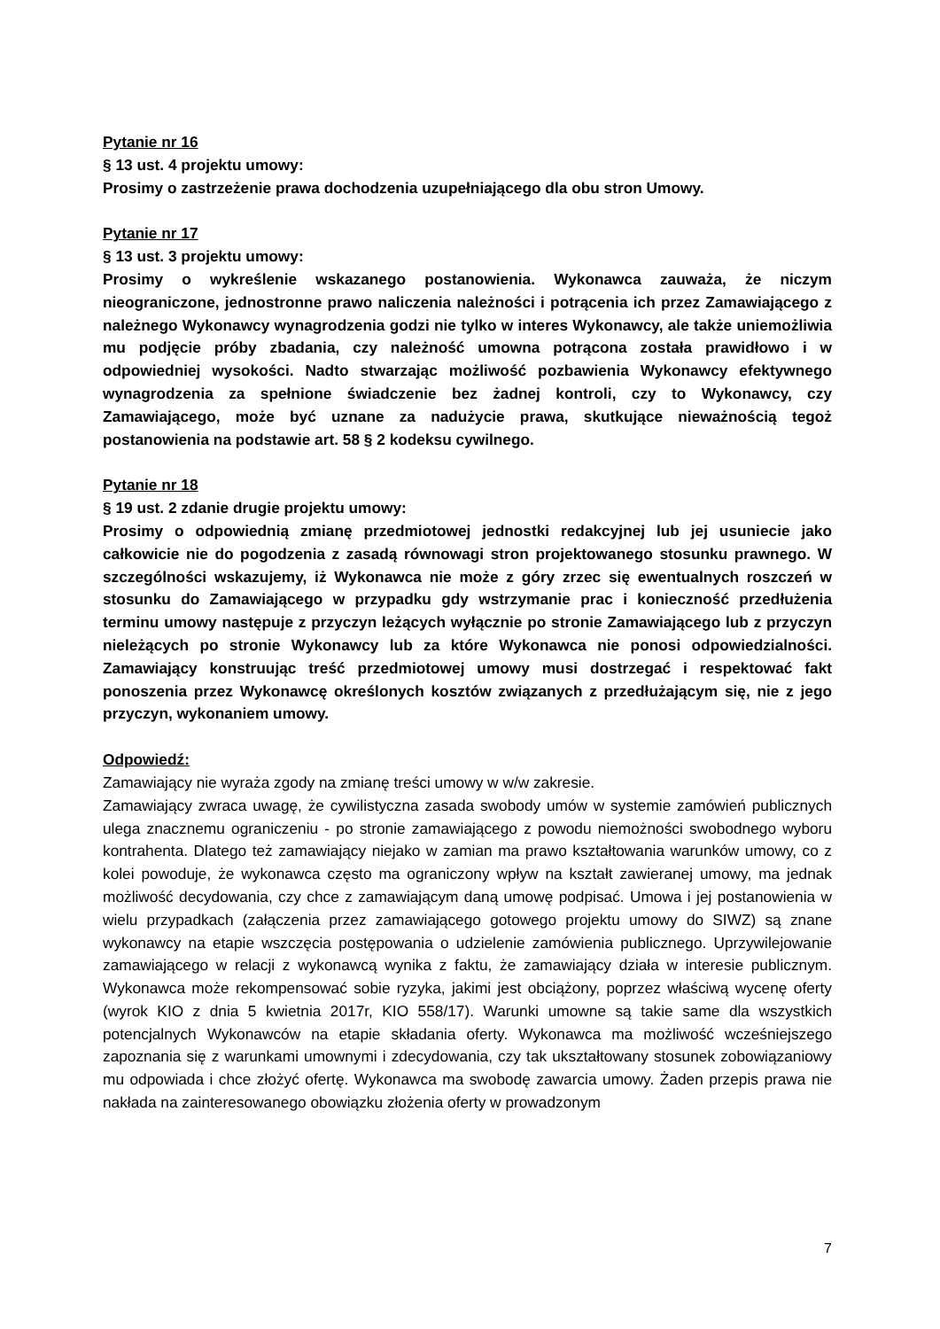Pytanie nr 16
§ 13 ust. 4 projektu umowy:
Prosimy o zastrzeżenie prawa dochodzenia uzupełniającego dla obu stron Umowy.
Pytanie nr 17
§ 13 ust. 3 projektu umowy:
Prosimy o wykreślenie wskazanego postanowienia. Wykonawca zauważa, że niczym nieograniczone, jednostronne prawo naliczenia należności i potrącenia ich przez Zamawiającego z należnego Wykonawcy wynagrodzenia godzi nie tylko w interes Wykonawcy, ale także uniemożliwia mu podjęcie próby zbadania, czy należność umowna potrącona została prawidłowo i w odpowiedniej wysokości. Nadto stwarzając możliwość pozbawienia Wykonawcy efektywnego wynagrodzenia za spełnione świadczenie bez żadnej kontroli, czy to Wykonawcy, czy Zamawiającego, może być uznane za nadużycie prawa, skutkujące nieważnością tegoż postanowienia na podstawie art. 58 § 2 kodeksu cywilnego.
Pytanie nr 18
§ 19 ust. 2 zdanie drugie projektu umowy:
Prosimy o odpowiednią zmianę przedmiotowej jednostki redakcyjnej lub jej usuniecie jako całkowicie nie do pogodzenia z zasadą równowagi stron projektowanego stosunku prawnego. W szczególności wskazujemy, iż Wykonawca nie może z góry zrzec się ewentualnych roszczeń w stosunku do Zamawiającego w przypadku gdy wstrzymanie prac i konieczność przedłużenia terminu umowy następuje z przyczyn leżących wyłącznie po stronie Zamawiającego lub z przyczyn nieleżących po stronie Wykonawcy lub za które Wykonawca nie ponosi odpowiedzialności. Zamawiający konstruując treść przedmiotowej umowy musi dostrzegać i respektować fakt ponoszenia przez Wykonawcę określonych kosztów związanych z przedłużającym się, nie z jego przyczyn, wykonaniem umowy.
Odpowiedź:
Zamawiający nie wyraża zgody na zmianę treści umowy w w/w zakresie.
Zamawiający zwraca uwagę, że cywilistyczna zasada swobody umów w systemie zamówień publicznych ulega znacznemu ograniczeniu - po stronie zamawiającego z powodu niemożności swobodnego wyboru kontrahenta. Dlatego też zamawiający niejako w zamian ma prawo kształtowania warunków umowy, co z kolei powoduje, że wykonawca często ma ograniczony wpływ na kształt zawieranej umowy, ma jednak możliwość decydowania, czy chce z zamawiającym daną umowę podpisać. Umowa i jej postanowienia w wielu przypadkach (załączenia przez zamawiającego gotowego projektu umowy do SIWZ) są znane wykonawcy na etapie wszczęcia postępowania o udzielenie zamówienia publicznego. Uprzywilejowanie zamawiającego w relacji z wykonawcą wynika z faktu, że zamawiający działa w interesie publicznym. Wykonawca może rekompensować sobie ryzyka, jakimi jest obciążony, poprzez właściwą wycenę oferty (wyrok KIO z dnia 5 kwietnia 2017r, KIO 558/17). Warunki umowne są takie same dla wszystkich potencjalnych Wykonawców na etapie składania oferty. Wykonawca ma możliwość wcześniejszego zapoznania się z warunkami umownymi i zdecydowania, czy tak ukształtowany stosunek zobowiązaniowy mu odpowiada i chce złożyć ofertę. Wykonawca ma swobodę zawarcia umowy. Żaden przepis prawa nie nakłada na zainteresowanego obowiązku złożenia oferty w prowadzonym
7